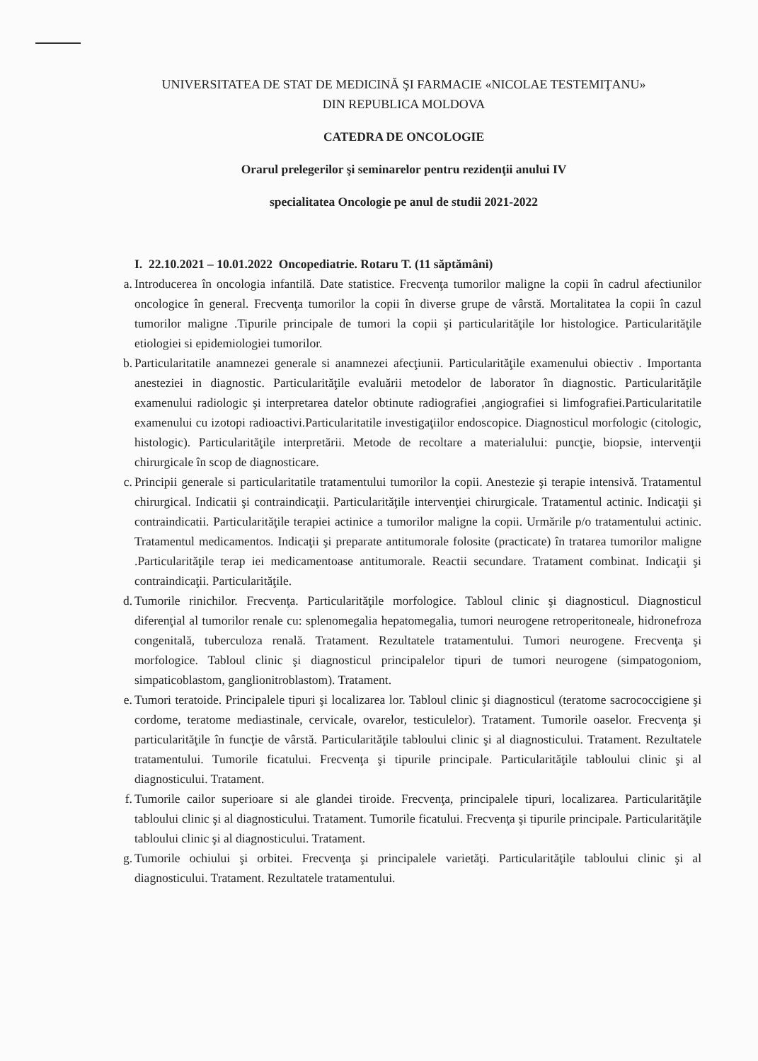UNIVERSITATEA DE STAT DE MEDICINĂ ŞI FARMACIE «NICOLAE TESTEMIŢANU»
DIN REPUBLICA MOLDOVA
CATEDRA DE ONCOLOGIE
Orarul prelegerilor şi seminarelor pentru rezidenţii anului IV
specialitatea Oncologie pe anul de studii 2021-2022
I. 22.10.2021 – 10.01.2022 Oncopediatrie. Rotaru T. (11 săptămâni)
a. Introducerea în oncologia infantilă. Date statistice. Frecvenţa tumorilor maligne la copii în cadrul afectiunilor oncologice în general. Frecvenţa tumorilor la copii în diverse grupe de vârstă. Mortalitatea la copii în cazul tumorilor maligne .Tipurile principale de tumori la copii şi particularităţile lor histologice. Particularităţile etiologiei si epidemiologiei tumorilor.
b. Particularitatile anamnezei generale si anamnezei afecţiunii. Particularităţile examenului obiectiv . Importanta anesteziei in diagnostic. Particularităţile evaluării metodelor de laborator în diagnostic. Particularităţile examenului radiologic şi interpretarea datelor obtinute radiografiei ,angiografiei si limfografiei.Particularitatile examenului cu izotopi radioactivi.Particularitatile investigaţiilor endoscopice. Diagnosticul morfologic (citologic, histologic). Particularităţile interpretării. Metode de recoltare a materialului: puncţie, biopsie, intervenţii chirurgicale în scop de diagnosticare.
c. Principii generale si particularitatile tratamentului tumorilor la copii. Anestezie şi terapie intensivă. Tratamentul chirurgical. Indicatii şi contraindicaţii. Particularităţile intervenţiei chirurgicale. Tratamentul actinic. Indicaţii şi contraindicatii. Particularităţile terapiei actinice a tumorilor maligne la copii. Urmările p/o tratamentului actinic. Tratamentul medicamentos. Indicaţii şi preparate antitumorale folosite (practicate) în tratarea tumorilor maligne .Particularităţile terap iei medicamentoase antitumorale. Reactii secundare. Tratament combinat. Indicaţii şi contraindicaţii. Particularităţile.
d. Tumorile rinichilor. Frecvenţa. Particularităţile morfologice. Tabloul clinic şi diagnosticul. Diagnosticul diferenţial al tumorilor renale cu: splenomegalia hepatomegalia, tumori neurogene retroperitoneale, hidronefroza congenitală, tuberculoza renală. Tratament. Rezultatele tratamentului. Tumori neurogene. Frecvenţa şi morfologice. Tabloul clinic şi diagnosticul principalelor tipuri de tumori neurogene (simpatogoniom, simpaticoblastom, ganglionitroblastom). Tratament.
e. Tumori teratoide. Principalele tipuri şi localizarea lor. Tabloul clinic şi diagnosticul (teratome sacrococcigiene şi cordome, teratome mediastinale, cervicale, ovarelor, testiculelor). Tratament. Tumorile oaselor. Frecvenţa şi particularităţile în funcţie de vârstă. Particularităţile tabloului clinic şi al diagnosticului. Tratament. Rezultatele tratamentului. Tumorile ficatului. Frecvenţa şi tipurile principale. Particularităţile tabloului clinic şi al diagnosticului. Tratament.
f. Tumorile cailor superioare si ale glandei tiroide. Frecvenţa, principalele tipuri, localizarea. Particularităţile tabloului clinic şi al diagnosticului. Tratament. Tumorile ficatului. Frecvenţa şi tipurile principale. Particularităţile tabloului clinic şi al diagnosticului. Tratament.
g. Tumorile ochiului şi orbitei. Frecvenţa şi principalele varietăţi. Particularităţile tabloului clinic şi al diagnosticului. Tratament. Rezultatele tratamentului.